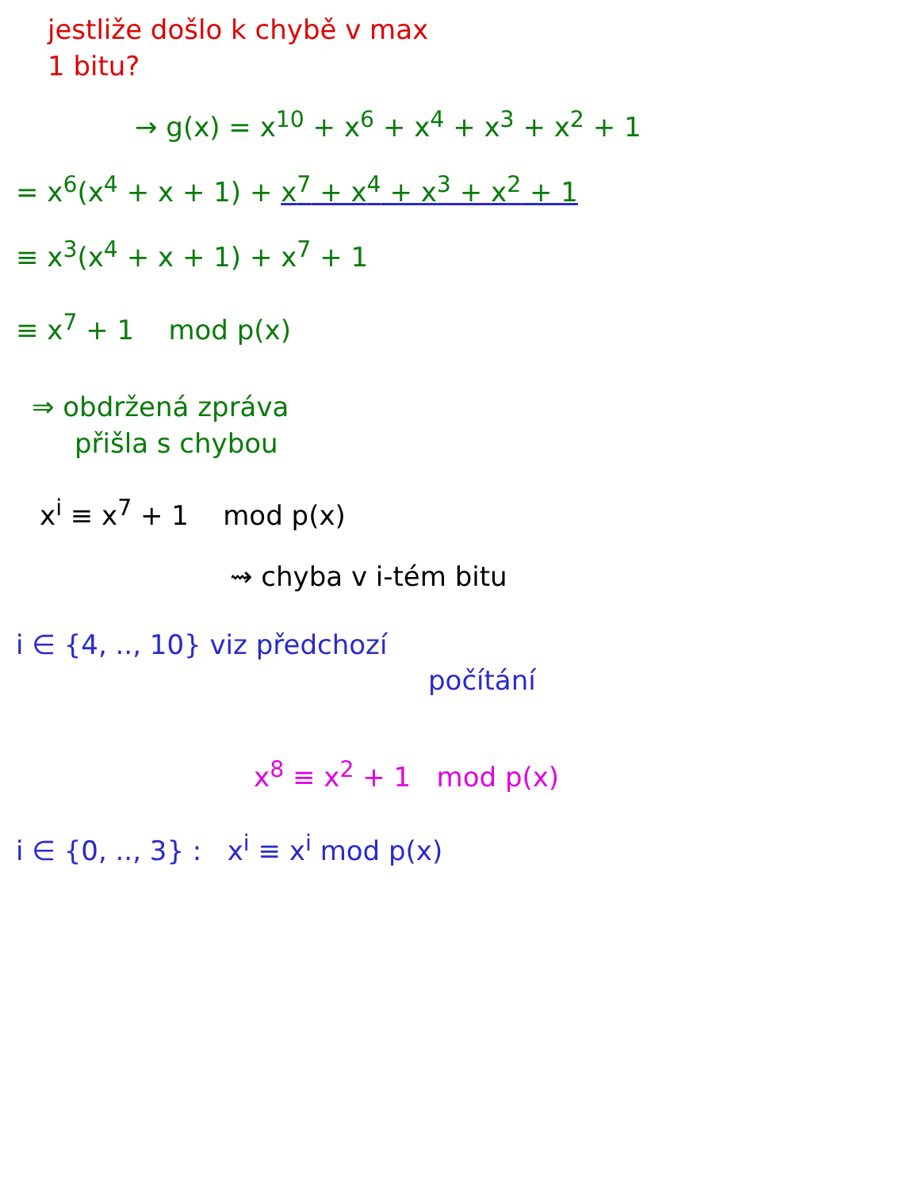jestliže došlo k chybě v max
1 bitu?
→ g(x) = x<sup>10</sup> + x<sup>6</sup> + x<sup>4</sup> + x<sup>3</sup> + x<sup>2</sup> + 1
= x<sup>6</sup>(x<sup>4</sup> + x + 1) + x<sup>7</sup> + x<sup>4</sup> + x<sup>3</sup> + x<sup>2</sup> + 1
≡ x<sup>3</sup>(x<sup>4</sup> + x + 1) + x<sup>7</sup> + 1
≡ x<sup>7</sup> + 1 mod p(x)
⇒ obdržená zpráva
přišla s chybou
x<sup>i</sup> ≡ x<sup>7</sup> + 1 mod p(x)
⇝ chyba v i-tém bitu
i ∈ {4, .., 10} viz předchozí
počítání
x<sup>8</sup> ≡ x<sup>2</sup> + 1 mod p(x)
i ∈ {0, .., 3} : x<sup>i</sup> ≡ x<sup>i</sup> mod p(x)